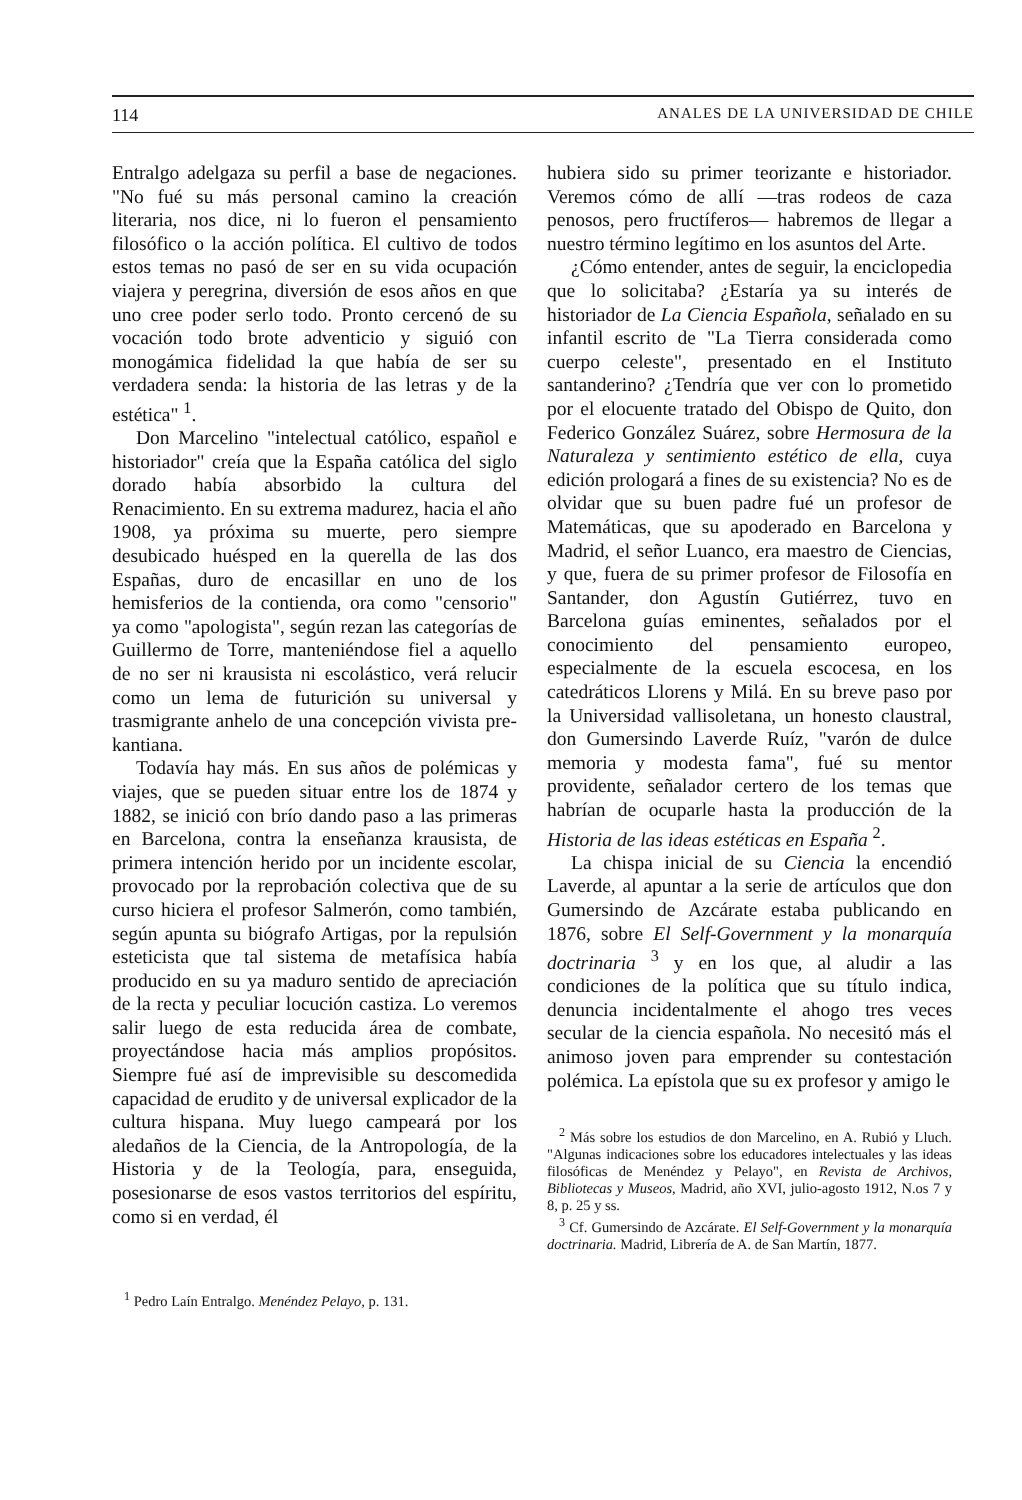114 ANALES DE LA UNIVERSIDAD DE CHILE
Entralgo adelgaza su perfil a base de negaciones. "No fué su más personal camino la creación literaria, nos dice, ni lo fueron el pensamiento filosófico o la acción política. El cultivo de todos estos temas no pasó de ser en su vida ocupación viajera y peregrina, diversión de esos años en que uno cree poder serlo todo. Pronto cercenó de su vocación todo brote adventicio y siguió con monogámica fidelidad la que había de ser su verdadera senda: la historia de las letras y de la estética" <sup>1</sup>.
Don Marcelino "intelectual católico, español e historiador" creía que la España católica del siglo dorado había absorbido la cultura del Renacimiento. En su extrema madurez, hacia el año 1908, ya próxima su muerte, pero siempre desubicado huésped en la querella de las dos Españas, duro de encasillar en uno de los hemisferios de la contienda, ora como "censorio" ya como "apologista", según rezan las categorías de Guillermo de Torre, manteniéndose fiel a aquello de no ser ni krausista ni escolástico, verá relucir como un lema de futurición su universal y trasmigrante anhelo de una concepción vivista pre-kantiana.
Todavía hay más. En sus años de polémicas y viajes, que se pueden situar entre los de 1874 y 1882, se inició con brío dando paso a las primeras en Barcelona, contra la enseñanza krausista, de primera intención herido por un incidente escolar, provocado por la reprobación colectiva que de su curso hiciera el profesor Salmerón, como también, según apunta su biógrafo Artigas, por la repulsión esteticista que tal sistema de metafísica había producido en su ya maduro sentido de apreciación de la recta y peculiar locución castiza. Lo veremos salir luego de esta reducida área de combate, proyectándose hacia más amplios propósitos. Siempre fué así de imprevisible su descomedida capacidad de erudito y de universal explicador de la cultura hispana. Muy luego campeará por los aledaños de la Ciencia, de la Antropología, de la Historia y de la Teología, para, enseguida, posesionarse de esos vastos territorios del espíritu, como si en verdad, él
<sup>1</sup> Pedro Laín Entralgo. Menéndez Pelayo, p. 131.
hubiera sido su primer teorizante e historiador. Veremos cómo de allí —tras rodeos de caza penosos, pero fructíferos— habremos de llegar a nuestro término legítimo en los asuntos del Arte.
¿Cómo entender, antes de seguir, la enciclopedia que lo solicitaba? ¿Estaría ya su interés de historiador de La Ciencia Española, señalado en su infantil escrito de "La Tierra considerada como cuerpo celeste", presentado en el Instituto santanderino? ¿Tendría que ver con lo prometido por el elocuente tratado del Obispo de Quito, don Federico González Suárez, sobre Hermosura de la Naturaleza y sentimiento estético de ella, cuya edición prologará a fines de su existencia? No es de olvidar que su buen padre fué un profesor de Matemáticas, que su apoderado en Barcelona y Madrid, el señor Luanco, era maestro de Ciencias, y que, fuera de su primer profesor de Filosofía en Santander, don Agustín Gutiérrez, tuvo en Barcelona guías eminentes, señalados por el conocimiento del pensamiento europeo, especialmente de la escuela escocesa, en los catedráticos Llorens y Milá. En su breve paso por la Universidad vallisoletana, un honesto claustral, don Gumersindo Laverde Ruíz, "varón de dulce memoria y modesta fama", fué su mentor providente, señalador certero de los temas que habrían de ocuparle hasta la producción de la Historia de las ideas estéticas en España <sup>2</sup>.
La chispa inicial de su Ciencia la encendió Laverde, al apuntar a la serie de artículos que don Gumersindo de Azcárate estaba publicando en 1876, sobre El Self-Government y la monarquía doctrinaria <sup>3</sup> y en los que, al aludir a las condiciones de la política que su título indica, denuncia incidentalmente el ahogo tres veces secular de la ciencia española. No necesitó más el animoso joven para emprender su contestación polémica. La epístola que su ex profesor y amigo le
<sup>2</sup> Más sobre los estudios de don Marcelino, en A. Rubió y Lluch. "Algunas indicaciones sobre los educadores intelectuales y las ideas filosóficas de Menéndez y Pelayo", en Revista de Archivos, Bibliotecas y Museos, Madrid, año XVI, julio-agosto 1912, N.os 7 y 8, p. 25 y ss.
<sup>3</sup> Cf. Gumersindo de Azcárate. El Self-Government y la monarquía doctrinaria. Madrid, Librería de A. de San Martín, 1877.